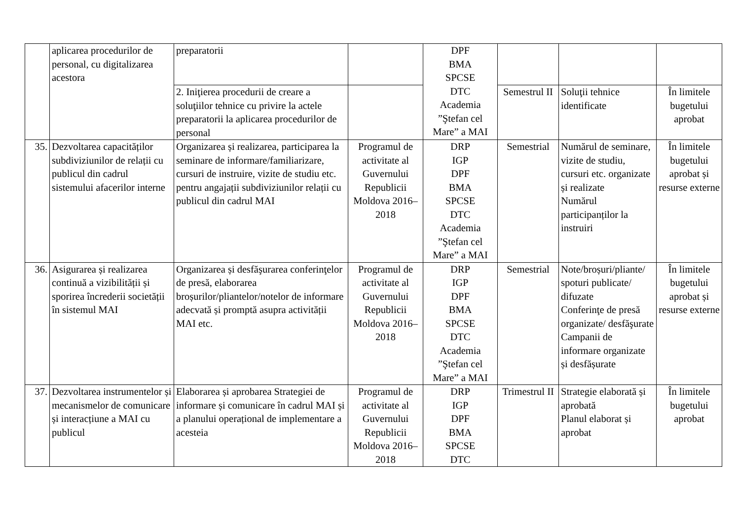| | aplicarea procedurilor de personal, cu digitalizarea acestora | preparatorii | | DPF BMA SPCSE DTC Academia ”Ştefan cel Mare” a MAI | | | |
| | | 2. Iniţierea procedurii de creare a soluţiilor tehnice cu privire la actele preparatorii la aplicarea procedurilor de personal | | | Semestrul II | Soluţii tehnice identificate | În limitele bugetului aprobat |
| 35. | Dezvoltarea capacităților subdiviziunilor de relații cu publicul din cadrul sistemului afacerilor interne | Organizarea și realizarea, participarea la seminare de informare/familiarizare, cursuri de instruire, vizite de studiu etc. pentru angajații subdiviziunilor relații cu publicul din cadrul MAI | Programul de activitate al Guvernului Republicii Moldova 2016–2018 | DRP IGP DPF BMA SPCSE DTC Academia ”Ştefan cel Mare” a MAI | Semestrial | Numărul de seminare, vizite de studiu, cursuri etc. organizate și realizate Numărul participanților la instruiri | În limitele bugetului aprobat și resurse externe |
| 36. | Asigurarea și realizarea continuă a vizibilității și sporirea încrederii societății în sistemul MAI | Organizarea și desfăşurarea conferinţelor de presă, elaborarea broșurilor/pliantelor/notelor de informare adecvată și promptă asupra activității MAI etc. | Programul de activitate al Guvernului Republicii Moldova 2016–2018 | DRP IGP DPF BMA SPCSE DTC Academia ”Ştefan cel Mare” a MAI | Semestrial | Note/broșuri/pliante/ spoturi publicate/ difuzate Conferinţe de presă organizate/ desfăşurate Campanii de informare organizate și desfășurate | În limitele bugetului aprobat și resurse externe |
| 37. | Dezvoltarea instrumentelor și mecanismelor de comunicare și interacțiune a MAI cu publicul | Elaborarea și aprobarea Strategiei de informare și comunicare în cadrul MAI și a planului operațional de implementare a acesteia | Programul de activitate al Guvernului Republicii Moldova 2016–2018 | DRP IGP DPF BMA SPCSE DTC | Trimestrul II | Strategie elaborată și aprobată Planul elaborat și aprobat | În limitele bugetului aprobat |